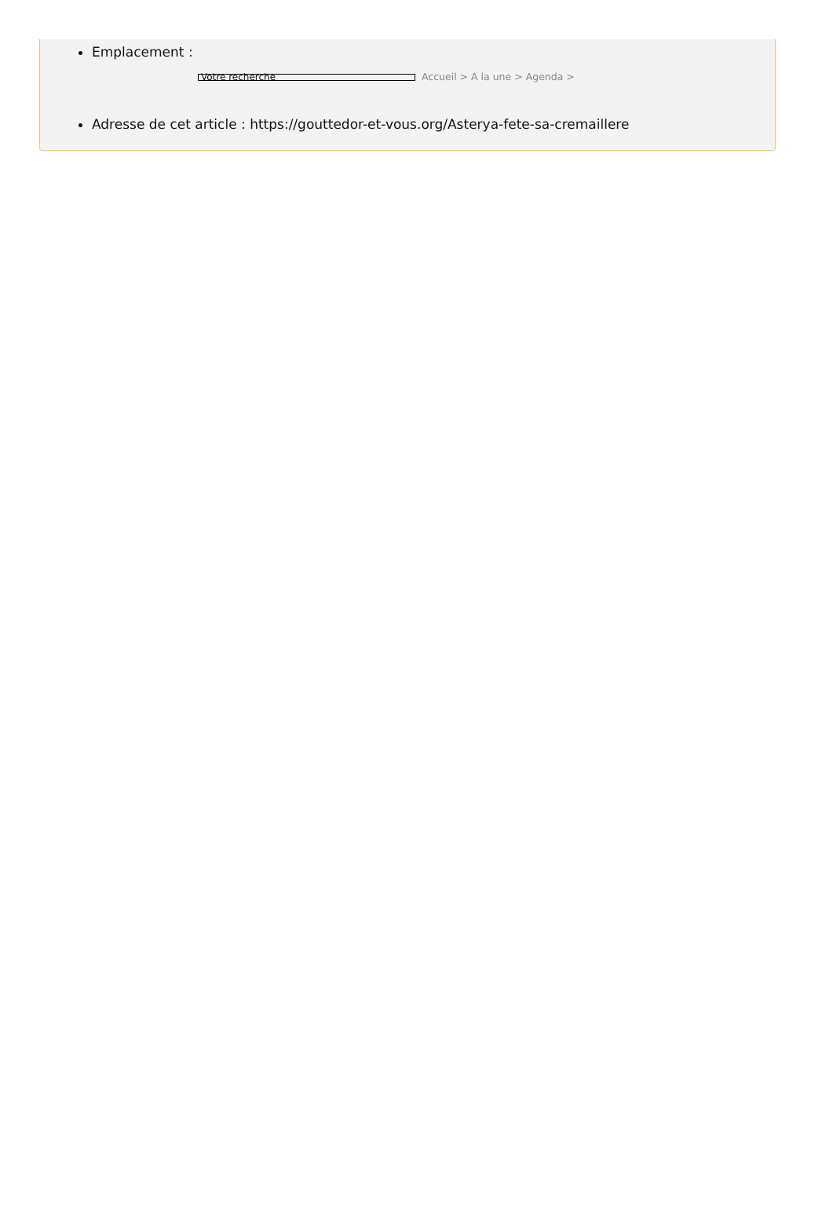Emplacement :
Votre recherche
Accueil > A la une > Agenda >
Adresse de cet article : https://gouttedor-et-vous.org/Asterya-fete-sa-cremaillere